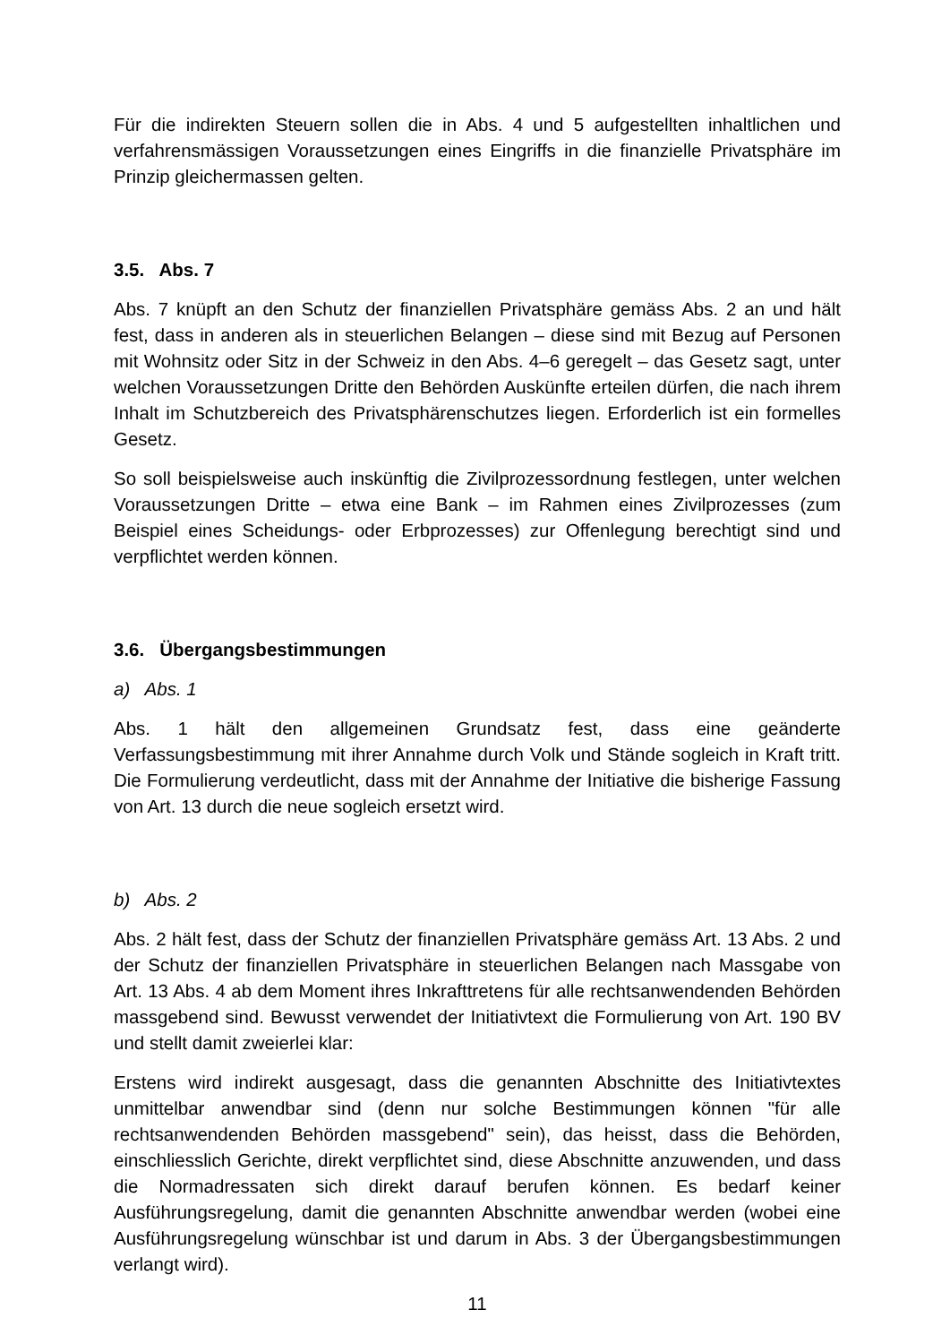Für die indirekten Steuern sollen die in Abs. 4 und 5 aufgestellten inhaltlichen und verfahrensmässigen Voraussetzungen eines Eingriffs in die finanzielle Privatsphäre im Prinzip gleichermassen gelten.
3.5. Abs. 7
Abs. 7 knüpft an den Schutz der finanziellen Privatsphäre gemäss Abs. 2 an und hält fest, dass in anderen als in steuerlichen Belangen – diese sind mit Bezug auf Personen mit Wohnsitz oder Sitz in der Schweiz in den Abs. 4–6 geregelt – das Gesetz sagt, unter welchen Voraussetzungen Dritte den Behörden Auskünfte erteilen dürfen, die nach ihrem Inhalt im Schutzbereich des Privatsphärenschutzes liegen. Erforderlich ist ein formelles Gesetz.
So soll beispielsweise auch inskünftig die Zivilprozessordnung festlegen, unter welchen Voraussetzungen Dritte – etwa eine Bank – im Rahmen eines Zivilprozesses (zum Beispiel eines Scheidungs- oder Erbprozesses) zur Offenlegung berechtigt sind und verpflichtet werden können.
3.6. Übergangsbestimmungen
a) Abs. 1
Abs. 1 hält den allgemeinen Grundsatz fest, dass eine geänderte Verfassungsbestimmung mit ihrer Annahme durch Volk und Stände sogleich in Kraft tritt. Die Formulierung verdeutlicht, dass mit der Annahme der Initiative die bisherige Fassung von Art. 13 durch die neue sogleich ersetzt wird.
b) Abs. 2
Abs. 2 hält fest, dass der Schutz der finanziellen Privatsphäre gemäss Art. 13 Abs. 2 und der Schutz der finanziellen Privatsphäre in steuerlichen Belangen nach Massgabe von Art. 13 Abs. 4 ab dem Moment ihres Inkrafttretens für alle rechtsanwendenden Behörden massgebend sind. Bewusst verwendet der Initiativtext die Formulierung von Art. 190 BV und stellt damit zweierlei klar:
Erstens wird indirekt ausgesagt, dass die genannten Abschnitte des Initiativtextes unmittelbar anwendbar sind (denn nur solche Bestimmungen können "für alle rechtsanwendenden Behörden massgebend" sein), das heisst, dass die Behörden, einschliesslich Gerichte, direkt verpflichtet sind, diese Abschnitte anzuwenden, und dass die Normadressaten sich direkt darauf berufen können. Es bedarf keiner Ausführungsregelung, damit die genannten Abschnitte anwendbar werden (wobei eine Ausführungsregelung wünschbar ist und darum in Abs. 3 der Übergangsbestimmungen verlangt wird).
11